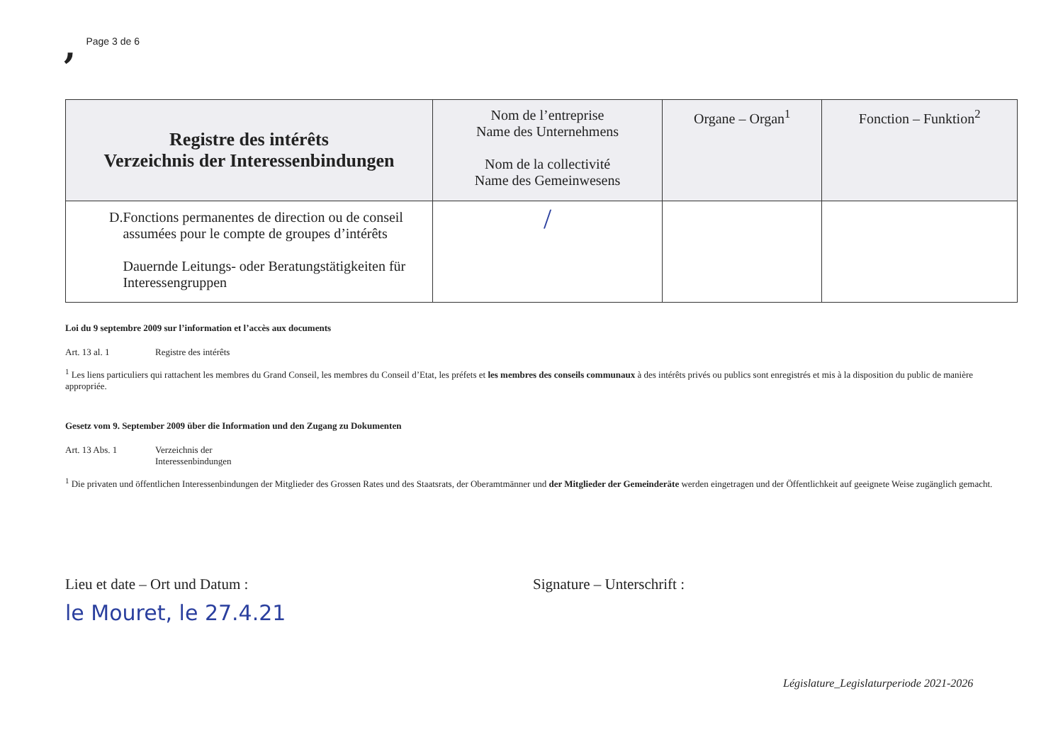, Page 3 de 6
| Registre des intérêts Verzeichnis der Interessenbindungen | Nom de l’entreprise Name des Unternehmens Nom de la collectivité Name des Gemeinwesens | Organe – Organ<sup>1</sup> | Fonction – Funktion<sup>2</sup> |
| --- | --- | --- | --- |
| D. Fonctions permanentes de direction ou de conseil assumées pour le compte de groupes d’intérêts Dauernde Leitungs- oder Beratungstätigkeiten für Interessengruppen | / | | |
Loi du 9 septembre 2009 sur l’information et l’accès aux documents
Art. 13 al. 1 Registre des intérêts
<sup>1</sup> Les liens particuliers qui rattachent les membres du Grand Conseil, les membres du Conseil d’Etat, les préfets et les membres des conseils communaux à des intérêts privés ou publics sont enregistrés et mis à la disposition du public de manière appropriée.
Gesetz vom 9. September 2009 über die Information und den Zugang zu Dokumenten
Art. 13 Abs. 1 Verzeichnis der Interessenbindungen
<sup>1</sup> Die privaten und öffentlichen Interessenbindungen der Mitglieder des Grossen Rates und des Staatsrats, der Oberamtmänner und der Mitglieder der Gemeinderäte werden eingetragen und der Öffentlichkeit auf geeignete Weise zugänglich gemacht.
Lieu et date – Ort und Datum :
le Mouret, le 27.4.21
Signature – Unterschrift :
Législature_Legislaturperiode 2021-2026